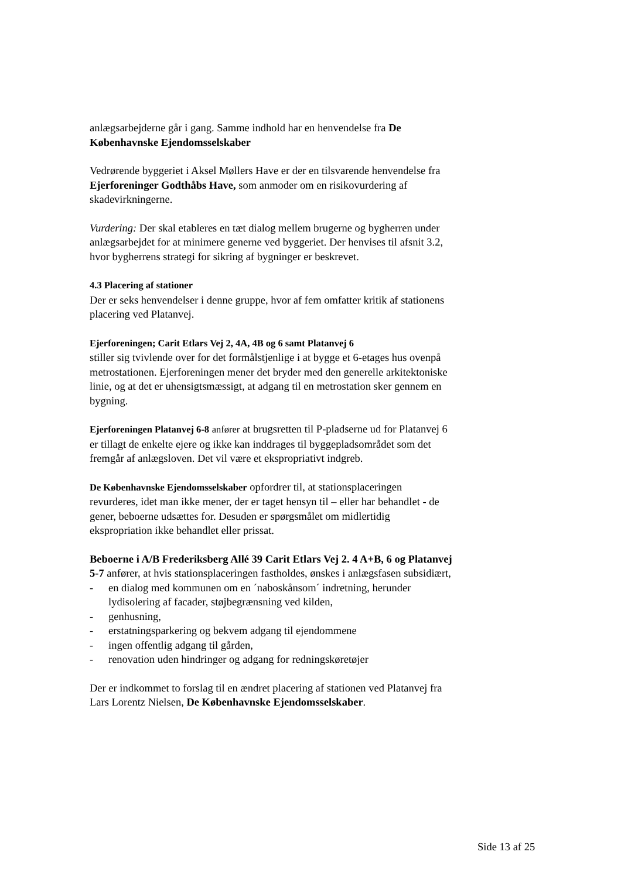anlægsarbejderne går i gang. Samme indhold har en henvendelse fra De Københavnske Ejendomsselskaber
Vedrørende byggeriet i Aksel Møllers Have er der en tilsvarende henvendelse fra Ejerforeninger Godthåbs Have, som anmoder om en risikovurdering af skadevirkningerne.
Vurdering: Der skal etableres en tæt dialog mellem brugerne og bygherren under anlægsarbejdet for at minimere generne ved byggeriet. Der henvises til afsnit 3.2, hvor bygherrens strategi for sikring af bygninger er beskrevet.
4.3 Placering af stationer
Der er seks henvendelser i denne gruppe, hvor af fem omfatter kritik af stationens placering ved Platanvej.
Ejerforeningen; Carit Etlars Vej 2, 4A, 4B og 6 samt Platanvej 6
stiller sig tvivlende over for det formålstjenlige i at bygge et 6-etages hus ovenpå metrostationen. Ejerforeningen mener det bryder med den generelle arkitektoniske linie, og at det er uhensigtsmæssigt, at adgang til en metrostation sker gennem en bygning.
Ejerforeningen Platanvej 6-8 anfører at brugsretten til P-pladserne ud for Platanvej 6 er tillagt de enkelte ejere og ikke kan inddrages til byggepladsområdet som det fremgår af anlægsloven. Det vil være et ekspropriativt indgreb.
De Københavnske Ejendomsselskaber opfordrer til, at stationsplaceringen revurderes, idet man ikke mener, der er taget hensyn til – eller har behandlet - de gener, beboerne udsættes for. Desuden er spørgsmålet om midlertidig ekspropriation ikke behandlet eller prissat.
Beboerne i A/B Frederiksberg Allé 39 Carit Etlars Vej 2. 4 A+B, 6 og Platanvej 5-7 anfører, at hvis stationsplaceringen fastholdes, ønskes i anlægsfasen subsidiært,
- en dialog med kommunen om en ´naboskånsom´ indretning, herunder lydisolering af facader, støjbegrænsning ved kilden,
- genhusning,
- erstatningsparkering og bekvem adgang til ejendommene
- ingen offentlig adgang til gården,
- renovation uden hindringer og adgang for redningskøretøjer
Der er indkommet to forslag til en ændret placering af stationen ved Platanvej fra Lars Lorentz Nielsen, De Københavnske Ejendomsselskaber.
Side 13 af 25